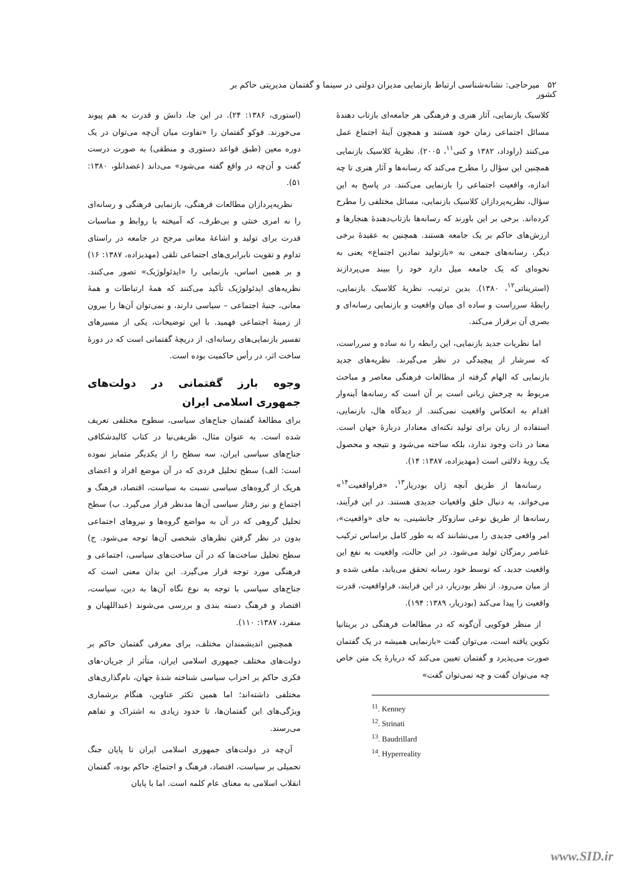۵۲ میرحاجی: نشانه‌شناسی ارتباط بازنمایی مدیران دولتی در سینما و گفتمان مدیریتی حاکم بر کشور
کلاسیک بازنمایی، آثار هنری و فرهنگی هر جامعه‌ای بازتاب دهندهٔ مسائل اجتماعی زمان خود هستند و همچون آینهٔ اجتماع عمل می‌کنند (راوداد، ۱۳۸۲ و کنی<sup>۱۱</sup>، ۲۰۰۵). نظریهٔ کلاسیک بازنمایی همچنین این سؤال را مطرح می‌کند که رسانه‌ها و آثار هنری تا چه اندازه، واقعیت اجتماعی را بازنمایی می‌کنند. در پاسخ به این سؤال، نظریه‌پردازان کلاسیک بازنمایی، مسائل مختلفی را مطرح کرده‌اند. برخی بر این باورند که رسانه‌ها بازتاب‌دهندهٔ هنجارها و ارزش‌های حاکم بر یک جامعه هستند. همچنین به عقیدهٔ برخی دیگر، رسانه‌های جمعی به «بازتولید نمادین اجتماع» یعنی به نحوه‌ای که یک جامعه میل دارد خود را ببیند می‌پردازند (استریناتی<sup>۱۲</sup>، ۱۳۸۰). بدین ترتیب، نظریهٔ کلاسیک بازنمایی، رابطهٔ سرراست و ساده ای میان واقعیت و بازنمایی رسانه‌ای و بصری آن برقرار می‌کند.
اما نظریات جدید بازنمایی، این رابطه را نه ساده و سرراست، که سرشار از پیچیدگی در نظر می‌گیرند. نظریه‌های جدید بازنمایی که الهام گرفته از مطالعات فرهنگی معاصر و مباحث مربوط به چرخش زبانی است بر آن است که رسانه‌ها آینه‌وار اقدام به انعکاس واقعیت نمی‌کنند. از دیدگاه هال، بازنمایی، استفاده از زبان برای تولید نکته‌ای معنادار دربارهٔ جهان است. معنا در ذات وجود ندارد، بلکه ساخته می‌شود و نتیجه و محصول یک رویهٔ دلالتی است (مهدیزاده، ۱۳۸۷: ۱۴).
رسانه‌ها از طریق آنچه ژان بودریار<sup>۱۳</sup>، «فراواقعیت<sup>۱۴</sup>» می‌خواند، به دنبال خلق واقعیات جدیدی هستند. در این فرآیند، رسانه‌ها از طریق نوعی سازوکار جانشینی، به جای «واقعیت»، امر واقعی جدیدی را می‌نشانند که به طور کامل براساس ترکیب عناصر رمزگان تولید می‌شود. در این حالت، واقعیت به نفع این واقعیت جدید، که توسط خود رسانه تحقق می‌یابد، ملغی شده و از میان می‌رود. از نظر بودریار، در این فرایند، فراواقعیت، قدرت واقعیت را پیدا می‌کند (بودریار، ۱۳۸۹: ۱۹۴).
از منظر فوکویی آن‌گونه که در مطالعات فرهنگی در بریتانیا تکوین یافته است، می‌توان گفت «بازنمایی همیشه در یک گفتمان صورت می‌پذیرد و گفتمان تعیین می‌کند که دربارهٔ یک متن خاص چه می‌توان گفت و چه نمی‌توان گفت»
<sup>11</sup>. Kenney
<sup>12</sup>. Strinati
<sup>13</sup>. Baudrillard
<sup>14</sup>. Hyperreality
(استوری، ۱۳۸۶: ۲۴). در این جا، دانش و قدرت به هم پیوند می‌خورند. فوکو گفتمان را «تفاوت میان آن‌چه می‌توان در یک دوره معین (طبق قواعد دستوری و منطقی) به صورت درست گفت و آن‌چه در واقع گفته می‌شود» می‌داند (عضدانلو، ۱۳۸۰: ۵۱).
نظریه‌پردازان مطالعات فرهنگی، بازنمایی فرهنگی و رسانه‌ای را نه امری خنثی و بی‌طرف، که آمیخته با روابط و مناسبات قدرت برای تولید و اشاعهٔ معانی مرجح در جامعه در راستای تداوم و تقویت نابرابری‌های اجتماعی تلقی (مهدیزاده، ۱۳۸۷: ۱۶) و بر همین اساس، بازنمایی را «ایدئولوژیک» تصور می‌کنند. نظریه‌های ایدئولوژیک تأکید می‌کنند که همهٔ ارتباطات و همهٔ معانی، جنبهٔ اجتماعی – سیاسی دارند، و نمی‌توان آن‌ها را بیرون از زمینهٔ اجتماعی فهمید. با این توضیحات، یکی از مسیرهای تفسیر بازنمایی‌های رسانه‌ای، از دریچهٔ گفتمانی است که در دورهٔ ساخت اثر، در رأس حاکمیت بوده است.
وجوه بارز گفتمانی در دولت‌های جمهوری اسلامی ایران
برای مطالعهٔ گفتمان جناح‌های سیاسی، سطوح مختلفی تعریف شده است. به عنوان مثال، ظریفی‌نیا در کتاب کالبدشکافی جناح‌های سیاسی ایران، سه سطح را از یکدیگر متمایز نموده است: الف) سطح تحلیل فردی که در آن موضع افراد و اعضای هریک از گروه‌های سیاسی نسبت به سیاست، اقتصاد، فرهنگ و اجتماع و نیز رفتار سیاسی آن‌ها مدنظر قرار می‌گیرد. ب) سطح تحلیل گروهی که در آن به مواضع گروه‌ها و نیروهای اجتماعی بدون در نظر گرفتن نظرهای شخصی آن‌ها توجه می‌شود. ج) سطح تحلیل ساخت‌ها که در آن ساخت‌های سیاسی، اجتماعی و فرهنگی مورد توجه قرار می‌گیرد. این بدان معنی است که جناح‌های سیاسی با توجه به نوع نگاه آن‌ها به دین، سیاست، اقتصاد و فرهنگ دسته بندی و بررسی می‌شوند (عبداللهیان و منفرد، ۱۳۸۷: ۱۱۰).
همچنین اندیشمندان مختلف، برای معرفی گفتمان حاکم بر دولت‌های مختلف جمهوری اسلامی ایران، متأثر از جریان-های فکری حاکم بر احزاب سیاسی شناخته شدهٔ جهان، نام‌گذاری‌های مختلفی داشته‌اند؛ اما همین تکثر عناوین، هنگام برشماری ویژگی‌های این گفتمان‌ها، تا حدود زیادی به اشتراک و تفاهم می‌رسند.
آن‌چه در دولت‌های جمهوری اسلامی ایران تا پایان جنگ تحمیلی بر سیاست، اقتصاد، فرهنگ و اجتماع، حاکم بوده، گفتمان انقلاب اسلامی به معنای عام کلمه است. اما با پایان
www.SID.ir